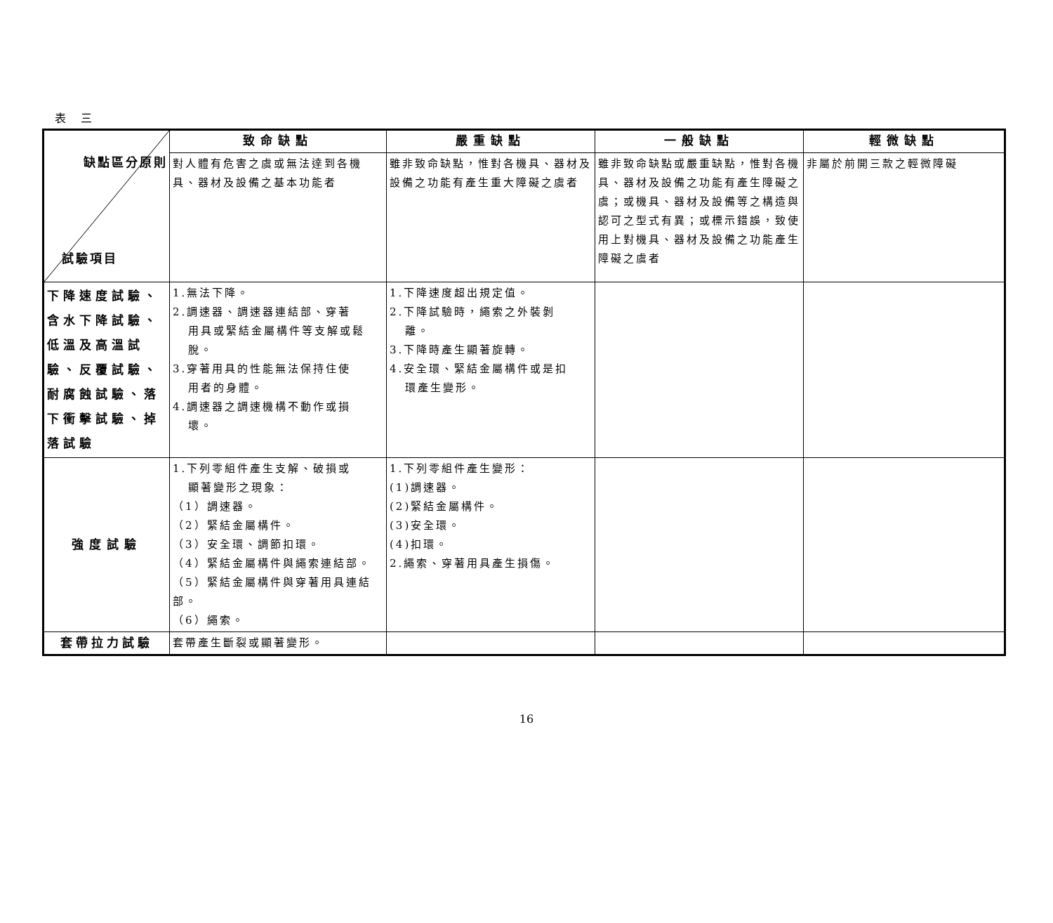表 三
| 缺點區分原則 試驗項目 | 致命缺點 | 嚴重缺點 | 一般缺點 | 輕微缺點 |
| | 對人體有危害之虞或無法達到各機具、器材及設備之基本功能者 | 雖非致命缺點，惟對各機具、器材及設備之功能有產生重大障礙之虞者 | 雖非致命缺點或嚴重缺點，惟對各機具、器材及設備之功能有產生障礙之虞；或機具、器材及設備等之構造與認可之型式有異；或標示錯誤，致使用上對機具、器材及設備之功能產生障礙之虞者 | 非屬於前開三款之輕微障礙 |
| 下降速度試驗、含水下降試驗、低溫及高溫試驗、反覆試驗、耐腐蝕試驗、落下衝擊試驗、掉落試驗 | 1.無法下降。 2.調速器、調速器連結部、穿著 用具或緊結金屬構件等支解或鬆脫。 3.穿著用具的性能無法保持住使 用者的身體。 4.調速器之調速機構不動作或損 壞。 | 1.下降速度超出規定值。 2.下降試驗時，繩索之外裝剝 離。 3.下降時產生顯著旋轉。 4.安全環、緊結金屬構件或是扣 環產生變形。 | | |
| 強度試驗 | 1.下列零組件產生支解、破損或 顯著變形之現象： （1）調速器。 （2）緊結金屬構件。 （3）安全環、調節扣環。 （4）緊結金屬構件與繩索連結部。 （5）緊結金屬構件與穿著用具連結部。 （6）繩索。 | 1.下列零組件產生變形： (1)調速器。 (2)緊結金屬構件。 (3)安全環。 (4)扣環。 2.繩索、穿著用具產生損傷。 | | |
| 套帶拉力試驗 | 套帶產生斷裂或顯著變形。 | | | |
16